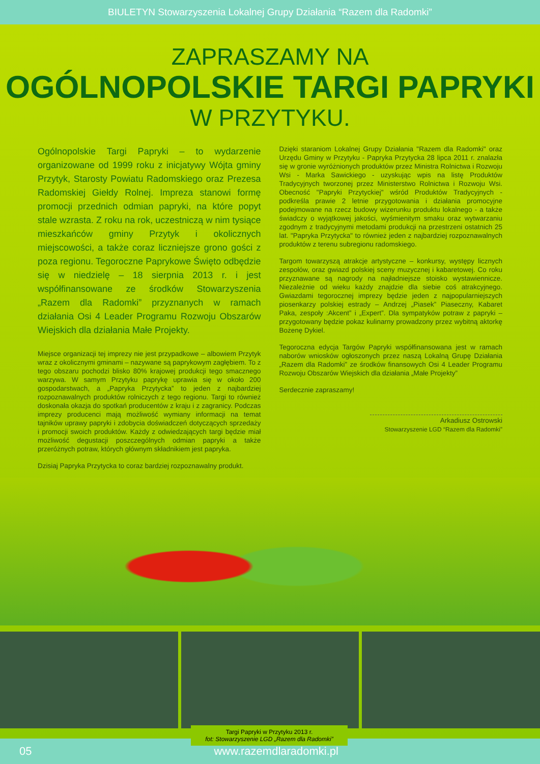BIULETYN Stowarzyszenia Lokalnej Grupy Działania “Razem dla Radomki”
ZAPRASZAMY NA
OGÓLNOPOLSKIE TARGI PAPRYKI
W PRZYTYKU.
Ogólnopolskie Targi Papryki – to wydarzenie organizowane od 1999 roku z inicjatywy Wójta gminy Przytyk, Starosty Powiatu Radomskiego oraz Prezesa Radomskiej Giełdy Rolnej. Impreza stanowi formę promocji przednich odmian papryki, na które popyt stale wzrasta. Z roku na rok, uczestniczą w nim tysiące mieszkańców gminy Przytyk i okolicznych miejscowości, a także coraz liczniejsze grono gości z poza regionu. Tegoroczne Paprykowe Święto odbędzie się w niedzielę – 18 sierpnia 2013 r. i jest współfinansowane ze środków Stowarzyszenia „Razem dla Radomki” przyznanych w ramach działania Osi 4 Leader Programu Rozwoju Obszarów Wiejskich dla działania Małe Projekty.
Miejsce organizacji tej imprezy nie jest przypadkowe – albowiem Przytyk wraz z okolicznymi gminami – nazywane są paprykowym zagłębiem. To z tego obszaru pochodzi blisko 80% krajowej produkcji tego smacznego warzywa. W samym Przytyku paprykę uprawia się w około 200 gospodarstwach, a „Papryka Przytycka” to jeden z najbardziej rozpoznawalnych produktów rolniczych z tego regionu. Targi to również doskonała okazja do spotkań producentów z kraju i z zagranicy. Podczas imprezy producenci mają możliwość wymiany informacji na temat tajników uprawy papryki i zdobycia doświadczeń dotyczących sprzedaży i promocji swoich produktów. Każdy z odwiedzających targi będzie miał możliwość degustacji poszczególnych odmian papryki a także przeróżnych potraw, których głównym składnikiem jest papryka.
Dzisiaj Papryka Przytycka to coraz bardziej rozpoznawalny produkt.
Dzięki staraniom Lokalnej Grupy Działania "Razem dla Radomki" oraz Urzędu Gminy w Przytyku - Papryka Przytycka 28 lipca 2011 r. znalazła się w gronie wyróżnionych produktów przez Ministra Rolnictwa i Rozwoju Wsi - Marka Sawickiego - uzyskując wpis na listę Produktów Tradycyjnych tworzonej przez Ministerstwo Rolnictwa i Rozwoju Wsi. Obecność "Papryki Przytyckiej" wśród Produktów Tradycyjnych - podkreśla prawie 2 letnie przygotowania i działania promocyjne podejmowane na rzecz budowy wizerunku produktu lokalnego - a także świadczy o wyjątkowej jakości, wyśmienitym smaku oraz wytwarzaniu zgodnym z tradycyjnymi metodami produkcji na przestrzeni ostatnich 25 lat. "Papryka Przytycka" to również jeden z najbardziej rozpoznawalnych produktów z terenu subregionu radomskiego.
Targom towarzyszą atrakcje artystyczne – konkursy, występy licznych zespołów, oraz gwiazd polskiej sceny muzycznej i kabaretowej. Co roku przyznawane są nagrody na najładniejsze stoisko wystawiennicze. Niezależnie od wieku każdy znajdzie dla siebie coś atrakcyjnego. Gwiazdami tegorocznej imprezy będzie jeden z najpopularniejszych piosenkarzy polskiej estrady – Andrzej „Piasek” Piaseczny, Kabaret Paka, zespoły :Akcent” i „Expert”. Dla sympatyków potraw z papryki – przygotowany będzie pokaz kulinarny prowadzony przez wybitną aktorkę Bożenę Dykiel.
Tegoroczna edycja Targów Papryki współfinansowana jest w ramach naborów wniosków ogłoszonych przez naszą Lokalną Grupę Działania „Razem dla Radomki” ze środków finansowych Osi 4 Leader Programu Rozwoju Obszarów Wiejskich dla działania „Małe Projekty”
Serdecznie zapraszamy!
Arkadiusz Ostrowski
Stowarzyszenie LGD “Razem dla Radomki”
Targi Papryki w Przytyku 2013 r.
fot: Stowarzyszenie LGD „Razem dla Radomki”
05 www.razemdlaradomki.pl